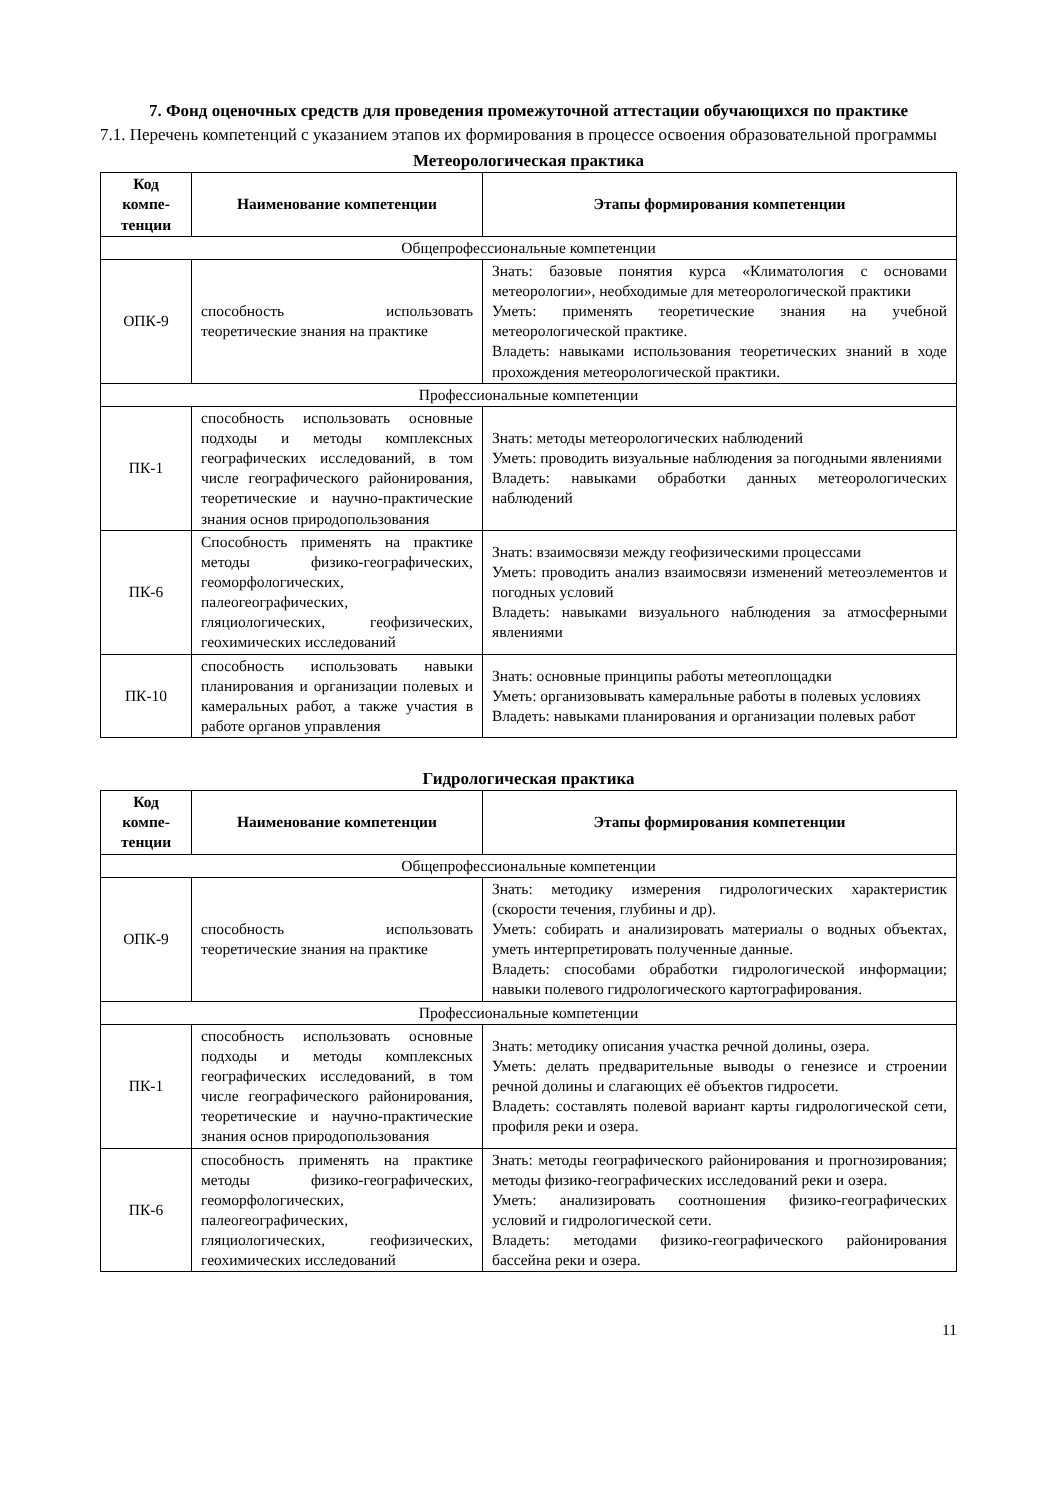7. Фонд оценочных средств для проведения промежуточной аттестации обучающихся по практике
7.1. Перечень компетенций с указанием этапов их формирования в процессе освоения образовательной программы
Метеорологическая практика
| Код компе-тенции | Наименование компетенции | Этапы формирования компетенции |
| --- | --- | --- |
| Общепрофессиональные компетенции | | |
| ОПК-9 | способность использовать теоретические знания на практике | Знать: базовые понятия курса «Климатология с основами метеорологии», необходимые для метеорологической практики Уметь: применять теоретические знания на учебной метеорологической практике. Владеть: навыками использования теоретических знаний в ходе прохождения метеорологической практики. |
| Профессиональные компетенции | | |
| ПК-1 | способность использовать основные подходы и методы комплексных географических исследований, в том числе географического районирования, теоретические и научно-практические знания основ природопользования | Знать: методы метеорологических наблюдений Уметь: проводить визуальные наблюдения за погодными явлениями Владеть: навыками обработки данных метеорологических наблюдений |
| ПК-6 | Способность применять на практике методы физико-географических, геоморфологических, палеогеографических, гляциологических, геофизических, геохимических исследований | Знать: взаимосвязи между геофизическими процессами Уметь: проводить анализ взаимосвязи изменений метеоэлементов и погодных условий Владеть: навыками визуального наблюдения за атмосферными явлениями |
| ПК-10 | способность использовать навыки планирования и организации полевых и камеральных работ, а также участия в работе органов управления | Знать: основные принципы работы метеоплощадки Уметь: организовывать камеральные работы в полевых условиях Владеть: навыками планирования и организации полевых работ |
Гидрологическая практика
| Код компе-тенции | Наименование компетенции | Этапы формирования компетенции |
| --- | --- | --- |
| Общепрофессиональные компетенции | | |
| ОПК-9 | способность использовать теоретические знания на практике | Знать: методику измерения гидрологических характеристик (скорости течения, глубины и др). Уметь: собирать и анализировать материалы о водных объектах, уметь интерпретировать полученные данные. Владеть: способами обработки гидрологической информации; навыки полевого гидрологического картографирования. |
| Профессиональные компетенции | | |
| ПК-1 | способность использовать основные подходы и методы комплексных географических исследований, в том числе географического районирования, теоретические и научно-практические знания основ природопользования | Знать: методику описания участка речной долины, озера. Уметь: делать предварительные выводы о генезисе и строении речной долины и слагающих её объектов гидросети. Владеть: составлять полевой вариант карты гидрологической сети, профиля реки и озера. |
| ПК-6 | способность применять на практике методы физико-географических, геоморфологических, палеогеографических, гляциологических, геофизических, геохимических исследований | Знать: методы географического районирования и прогнозирования; методы физико-географических исследований реки и озера. Уметь: анализировать соотношения физико-географических условий и гидрологической сети. Владеть: методами физико-географического районирования бассейна реки и озера. |
11